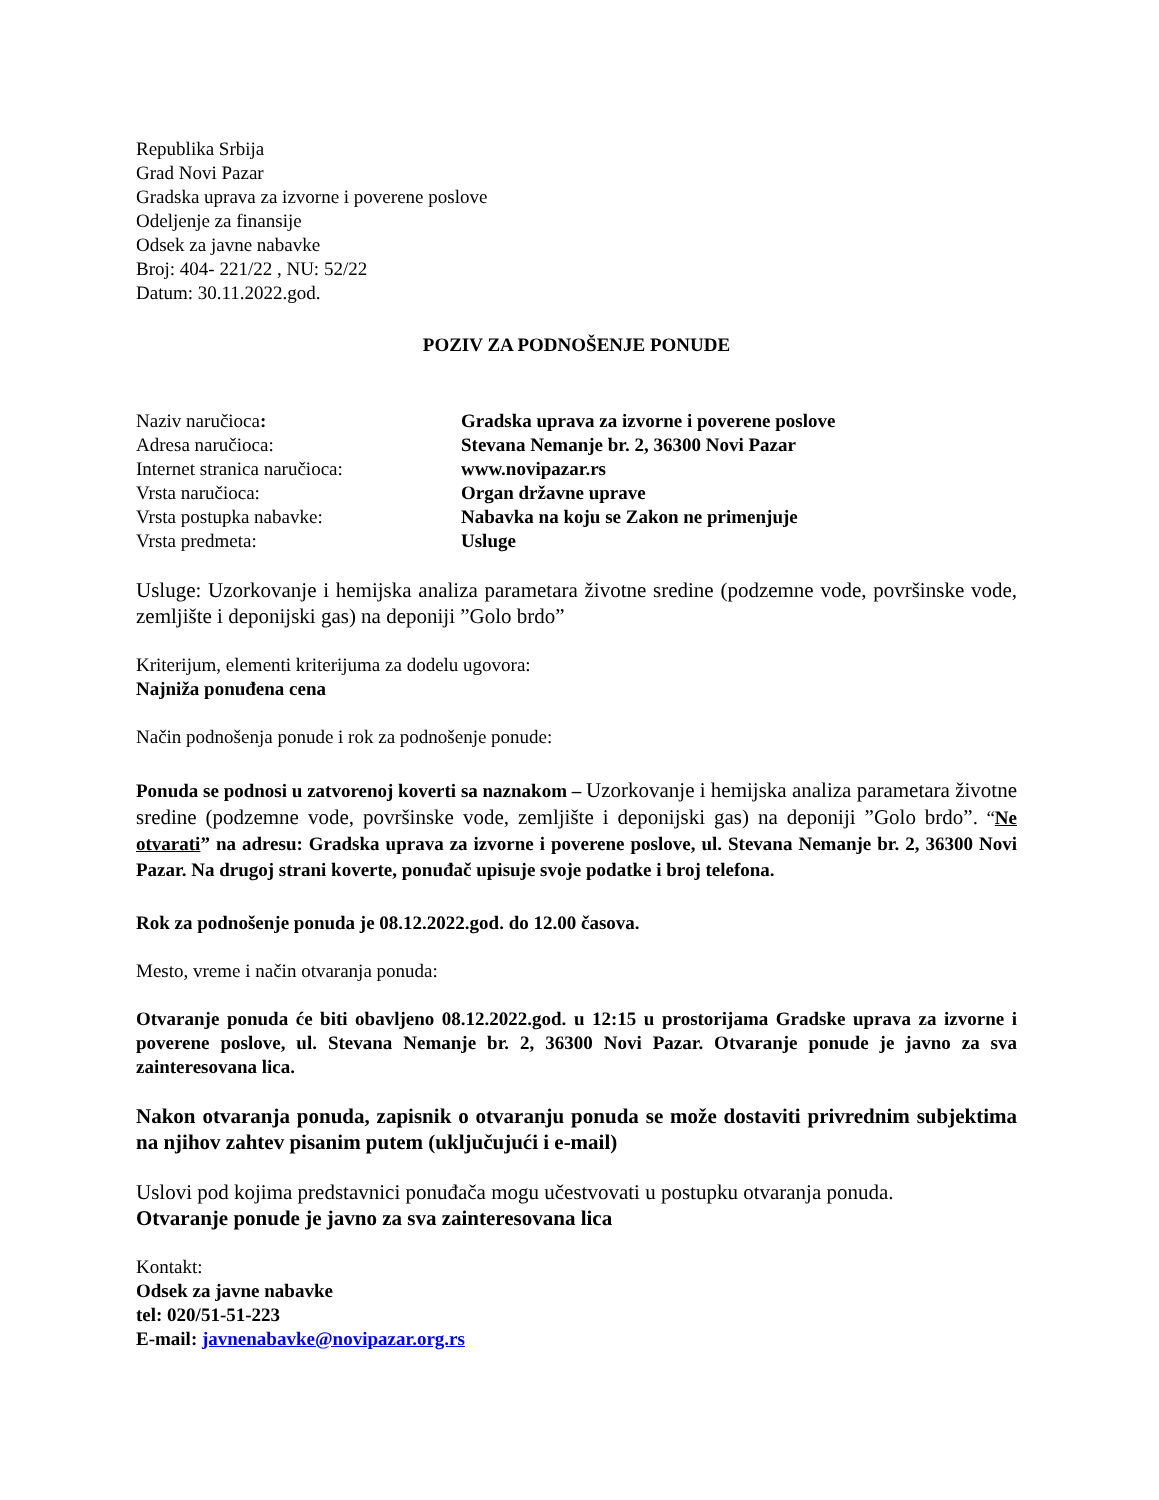Republika Srbija
Grad Novi Pazar
Gradska uprava za izvorne i poverene poslove
Odeljenje za finansije
Odsek za javne nabavke
Broj: 404- 221/22 , NU: 52/22
Datum: 30.11.2022.god.
POZIV ZA PODNOŠENJE PONUDE
| Naziv naručioca : | Gradska uprava za izvorne i poverene poslove |
| Adresa naručioca: | Stevana Nemanje br. 2, 36300 Novi Pazar |
| Internet stranica naručioca: | www.novipazar.rs |
| Vrsta naručioca: | Organ državne uprave |
| Vrsta postupka nabavke: | Nabavka na koju se Zakon ne primenjuje |
| Vrsta predmeta: | Usluge |
Usluge: Uzorkovanje i hemijska analiza parametara životne sredine (podzemne vode, površinske vode, zemljište i deponijski gas) na deponiji ”Golo brdo”
Kriterijum, elementi kriterijuma za dodelu ugovora:
Najniža ponuđena cena
Način podnošenja ponude i rok za podnošenje ponude:
Ponuda se podnosi u zatvorenoj koverti sa naznakom – Uzorkovanje i hemijska analiza parametara životne sredine (podzemne vode, površinske vode, zemljište i deponijski gas) na deponiji ”Golo brdo”. “Ne otvarati” na adresu: Gradska uprava za izvorne i poverene poslove, ul. Stevana Nemanje br. 2, 36300 Novi Pazar. Na drugoj strani koverte, ponuđač upisuje svoje podatke i broj telefona.
Rok za podnošenje ponuda je 08.12.2022.god. do 12.00 časova.
Mesto, vreme i način otvaranja ponuda:
Otvaranje ponuda će biti obavljeno 08.12.2022.god. u 12:15 u prostorijama Gradske uprava za izvorne i poverene poslove, ul. Stevana Nemanje br. 2, 36300 Novi Pazar. Otvaranje ponude je javno za sva zainteresovana lica.
Nakon otvaranja ponuda, zapisnik o otvaranju ponuda se može dostaviti privrednim subjektima na njihov zahtev pisanim putem (uključujući i e-mail)
Uslovi pod kojima predstavnici ponuđača mogu učestvovati u postupku otvaranja ponuda.
Otvaranje ponude je javno za sva zainteresovana lica
Kontakt:
Odsek za javne nabavke
tel: 020/51-51-223
E-mail: javnenabavke@novipazar.org.rs